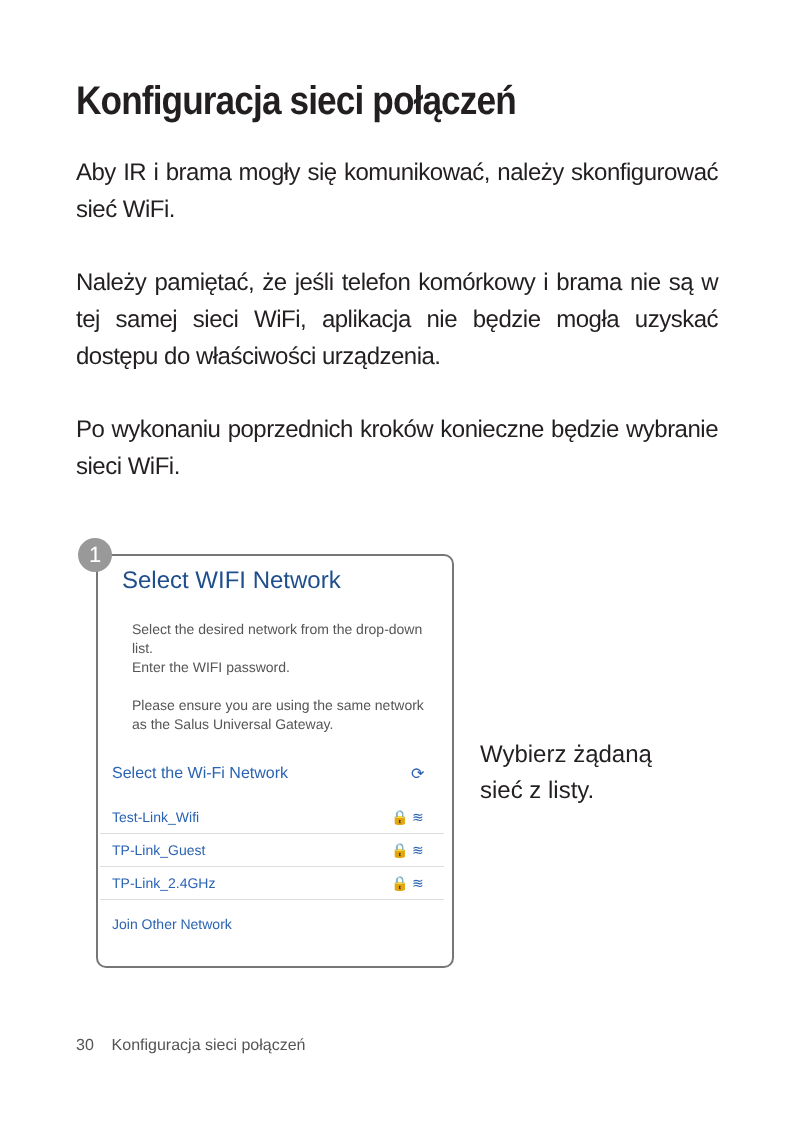Konfiguracja sieci połączeń
Aby IR i brama mogły się komunikować, należy skonfigurować sieć WiFi.
Należy pamiętać, że jeśli telefon komórkowy i brama nie są w tej samej sieci WiFi, aplikacja nie będzie mogła uzyskać dostępu do właściwości urządzenia.
Po wykonaniu poprzednich kroków konieczne będzie wybranie sieci WiFi.
1
Select WIFI Network
Select the desired network from the drop-down list.
Enter the WIFI password.
Please ensure you are using the same network as the Salus Universal Gateway.
Select the Wi-Fi Network ⟳
Test-Link_Wifi 🔒 ≋
TP-Link_Guest 🔒 ≋
TP-Link_2.4GHz 🔒 ≋
Join Other Network
Wybierz żądaną
sieć z listy.
30 Konfiguracja sieci połączeń